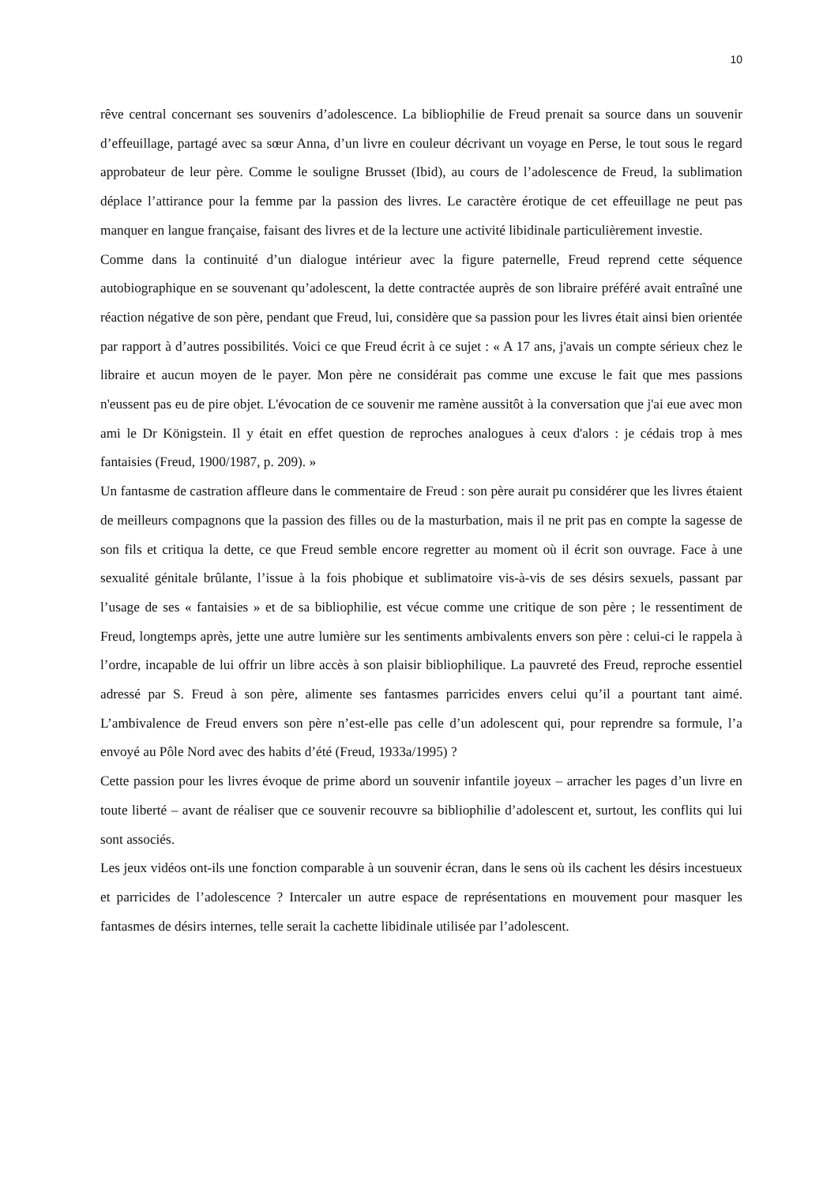10
rêve central concernant ses souvenirs d’adolescence. La bibliophilie de Freud prenait sa source dans un souvenir d’effeuillage, partagé avec sa sœur Anna, d’un livre en couleur décrivant un voyage en Perse, le tout sous le regard approbateur de leur père. Comme le souligne Brusset (Ibid), au cours de l’adolescence de Freud, la sublimation déplace l’attirance pour la femme par la passion des livres. Le caractère érotique de cet effeuillage ne peut pas manquer en langue française, faisant des livres et de la lecture une activité libidinale particulièrement investie.
Comme dans la continuité d’un dialogue intérieur avec la figure paternelle, Freud reprend cette séquence autobiographique en se souvenant qu’adolescent, la dette contractée auprès de son libraire préféré avait entraîné une réaction négative de son père, pendant que Freud, lui, considère que sa passion pour les livres était ainsi bien orientée par rapport à d’autres possibilités. Voici ce que Freud écrit à ce sujet : « A 17 ans, j'avais un compte sérieux chez le libraire et aucun moyen de le payer. Mon père ne considérait pas comme une excuse le fait que mes passions n'eussent pas eu de pire objet. L'évocation de ce souvenir me ramène aussitôt à la conversation que j'ai eue avec mon ami le Dr Königstein. Il y était en effet question de reproches analogues à ceux d'alors : je cédais trop à mes fantaisies (Freud, 1900/1987, p. 209). »
Un fantasme de castration affleure dans le commentaire de Freud : son père aurait pu considérer que les livres étaient de meilleurs compagnons que la passion des filles ou de la masturbation, mais il ne prit pas en compte la sagesse de son fils et critiqua la dette, ce que Freud semble encore regretter au moment où il écrit son ouvrage. Face à une sexualité génitale brûlante, l’issue à la fois phobique et sublimatoire vis-à-vis de ses désirs sexuels, passant par l’usage de ses « fantaisies » et de sa bibliophilie, est vécue comme une critique de son père ; le ressentiment de Freud, longtemps après, jette une autre lumière sur les sentiments ambivalents envers son père : celui-ci le rappela à l’ordre, incapable de lui offrir un libre accès à son plaisir bibliophilique. La pauvreté des Freud, reproche essentiel adressé par S. Freud à son père, alimente ses fantasmes parricides envers celui qu’il a pourtant tant aimé. L’ambivalence de Freud envers son père n’est-elle pas celle d’un adolescent qui, pour reprendre sa formule, l’a envoyé au Pôle Nord avec des habits d’été (Freud, 1933a/1995) ?
Cette passion pour les livres évoque de prime abord un souvenir infantile joyeux – arracher les pages d’un livre en toute liberté – avant de réaliser que ce souvenir recouvre sa bibliophilie d’adolescent et, surtout, les conflits qui lui sont associés.
Les jeux vidéos ont-ils une fonction comparable à un souvenir écran, dans le sens où ils cachent les désirs incestueux et parricides de l’adolescence ? Intercaler un autre espace de représentations en mouvement pour masquer les fantasmes de désirs internes, telle serait la cachette libidinale utilisée par l’adolescent.